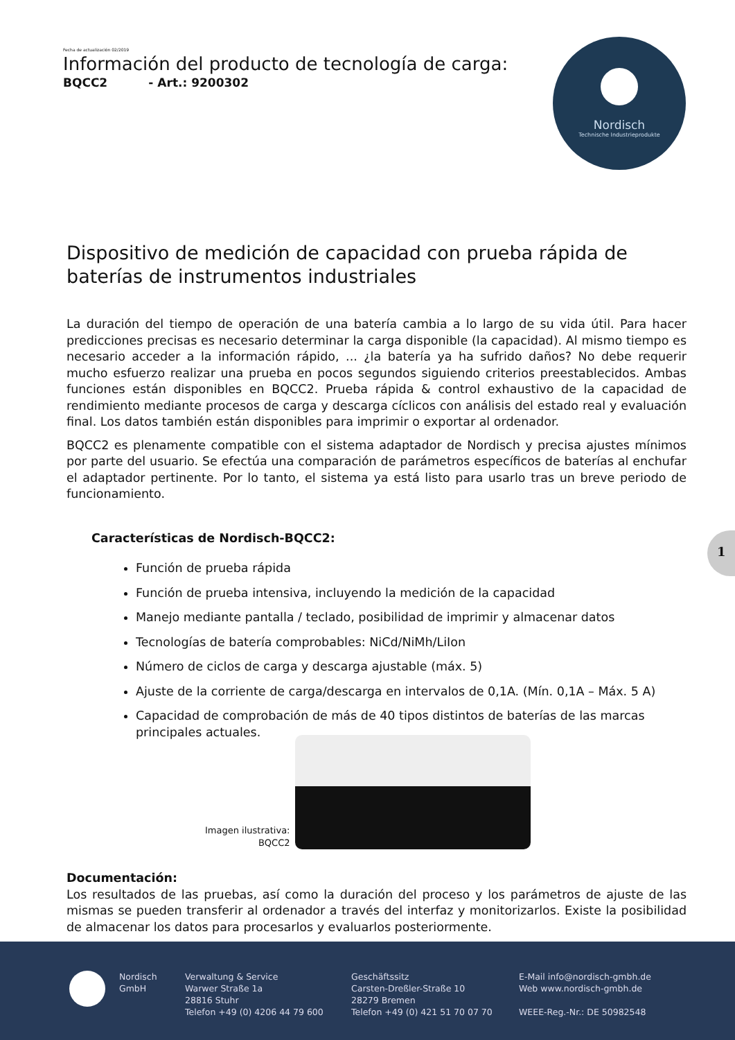Fecha de actualización 02/2019
Información del producto de tecnología de carga:
BQCC2 - Art.: 9200302
Nordisch
Technische Industrieprodukte
Dispositivo de medición de capacidad con prueba rápida de baterías de instrumentos industriales
La duración del tiempo de operación de una batería cambia a lo largo de su vida útil. Para hacer predicciones precisas es necesario determinar la carga disponible (la capacidad). Al mismo tiempo es necesario acceder a la información rápido, ... ¿la batería ya ha sufrido daños? No debe requerir mucho esfuerzo realizar una prueba en pocos segundos siguiendo criterios preestablecidos. Ambas funciones están disponibles en BQCC2. Prueba rápida & control exhaustivo de la capacidad de rendimiento mediante procesos de carga y descarga cíclicos con análisis del estado real y evaluación final. Los datos también están disponibles para imprimir o exportar al ordenador.
BQCC2 es plenamente compatible con el sistema adaptador de Nordisch y precisa ajustes mínimos por parte del usuario. Se efectúa una comparación de parámetros específicos de baterías al enchufar el adaptador pertinente. Por lo tanto, el sistema ya está listo para usarlo tras un breve periodo de funcionamiento.
Características de Nordisch-BQCC2:
Función de prueba rápida
Función de prueba intensiva, incluyendo la medición de la capacidad
Manejo mediante pantalla / teclado, posibilidad de imprimir y almacenar datos
Tecnologías de batería comprobables: NiCd/NiMh/LiIon
Número de ciclos de carga y descarga ajustable (máx. 5)
Ajuste de la corriente de carga/descarga en intervalos de 0,1A. (Mín. 0,1A – Máx. 5 A)
Capacidad de comprobación de más de 40 tipos distintos de baterías de las marcas principales actuales.
Imagen ilustrativa:
BQCC2
Documentación:
Los resultados de las pruebas, así como la duración del proceso y los parámetros de ajuste de las mismas se pueden transferir al ordenador a través del interfaz y monitorizarlos. Existe la posibilidad de almacenar los datos para procesarlos y evaluarlos posteriormente.
1
Nordisch
GmbH
Verwaltung & Service
Warwer Straße 1a
28816 Stuhr
Telefon +49 (0) 4206 44 79 600
Geschäftssitz
Carsten-Dreßler-Straße 10
28279 Bremen
Telefon +49 (0) 421 51 70 07 70
E-Mail info@nordisch-gmbh.de
Web www.nordisch-gmbh.de
WEEE-Reg.-Nr.: DE 50982548